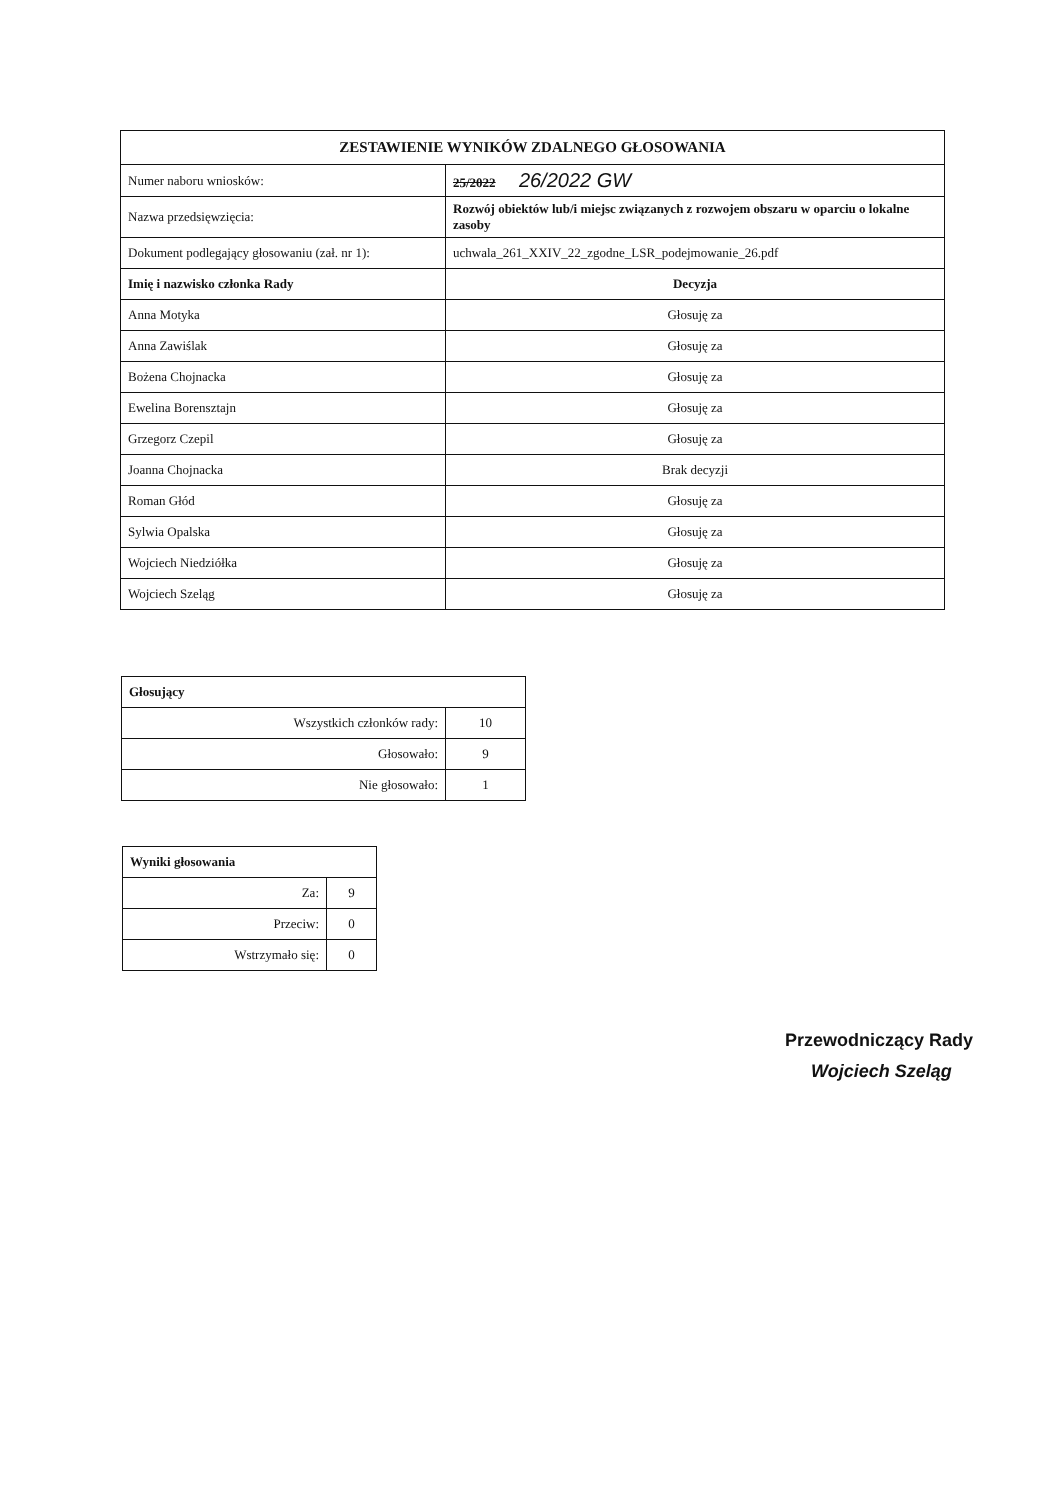| ZESTAWIENIE WYNIKÓW ZDALNEGO GŁOSOWANIA | |
| --- | --- |
| Numer naboru wniosków: | 25/2022 26/2022 GW |
| Nazwa przedsięwzięcia: | Rozwój obiektów lub/i miejsc związanych z rozwojem obszaru w oparciu o lokalne zasoby |
| Dokument podlegający głosowaniu (zał. nr 1): | uchwala_261_XXIV_22_zgodne_LSR_podejmowanie_26.pdf |
| Imię i nazwisko członka Rady | Decyzja |
| Anna Motyka | Głosuję za |
| Anna Zawiślak | Głosuję za |
| Bożena Chojnacka | Głosuję za |
| Ewelina Borensztajn | Głosuję za |
| Grzegorz Czepil | Głosuję za |
| Joanna Chojnacka | Brak decyzji |
| Roman Głód | Głosuję za |
| Sylwia Opalska | Głosuję za |
| Wojciech Niedziółka | Głosuję za |
| Wojciech Szeląg | Głosuję za |
| Głosujący | |
| Wszystkich członków rady: | 10 |
| Głosowało: | 9 |
| Nie głosowało: | 1 |
| Wyniki głosowania | |
| Za: | 9 |
| Przeciw: | 0 |
| Wstrzymało się: | 0 |
Przewodniczący Rady
Wojciech Szeląg